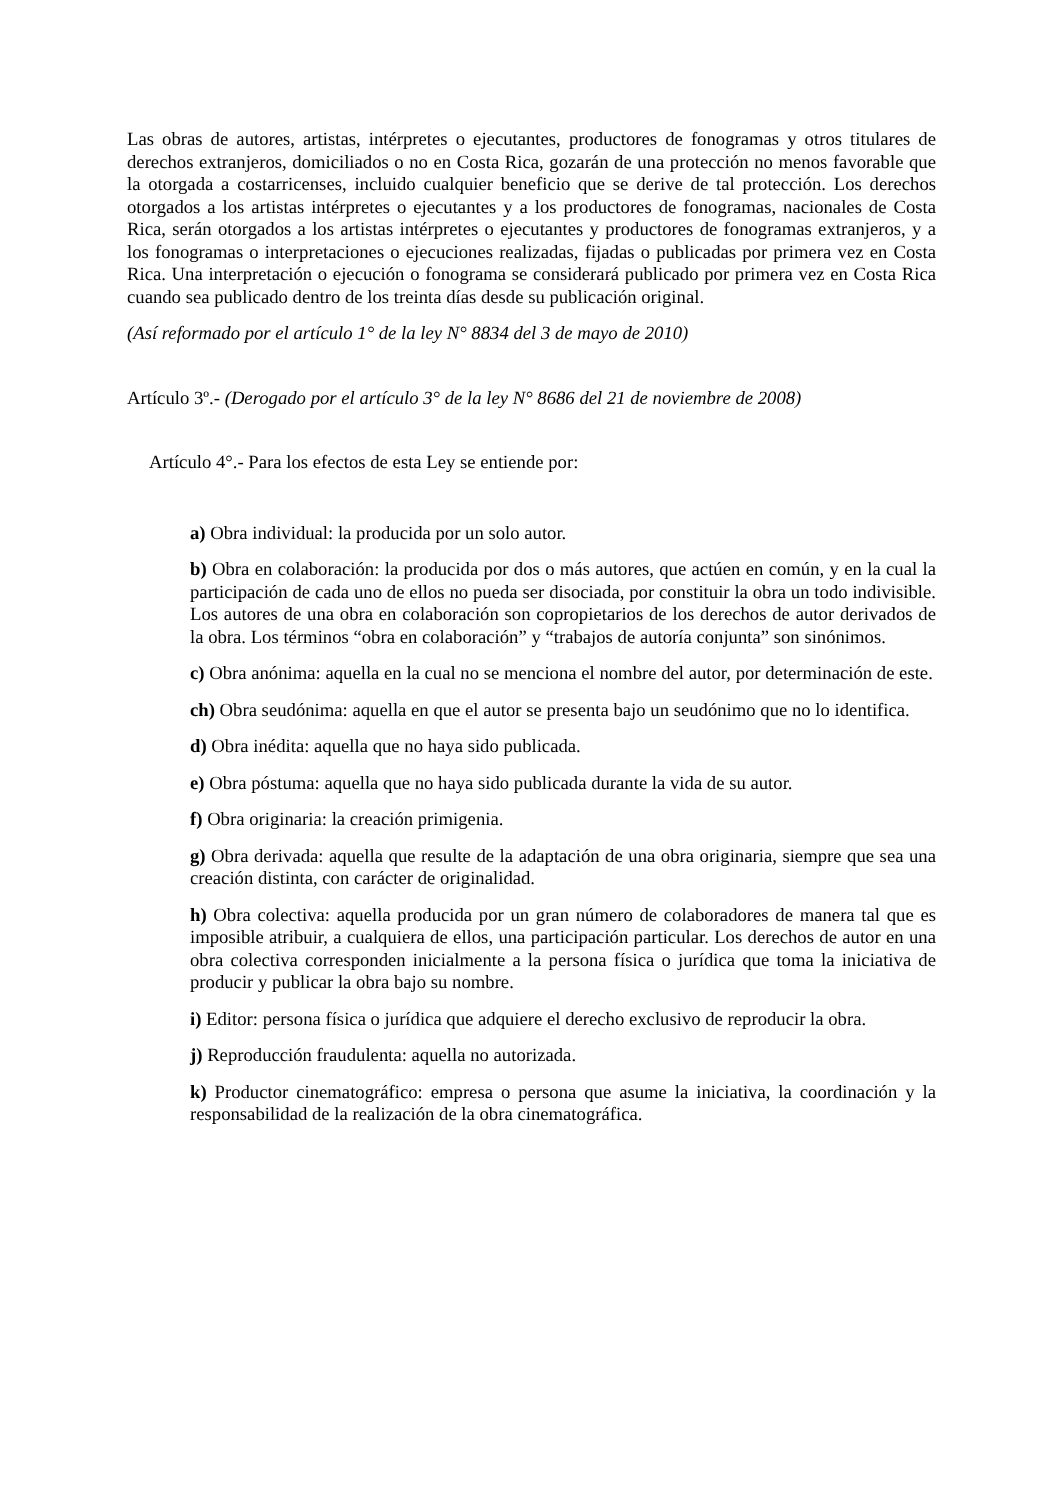Las obras de autores, artistas, intérpretes o ejecutantes, productores de fonogramas y otros titulares de derechos extranjeros, domiciliados o no en Costa Rica, gozarán de una protección no menos favorable que la otorgada a costarricenses, incluido cualquier beneficio que se derive de tal protección. Los derechos otorgados a los artistas intérpretes o ejecutantes y a los productores de fonogramas, nacionales de Costa Rica, serán otorgados a los artistas intérpretes o ejecutantes y productores de fonogramas extranjeros, y a los fonogramas o interpretaciones o ejecuciones realizadas, fijadas o publicadas por primera vez en Costa Rica. Una interpretación o ejecución o fonograma se considerará publicado por primera vez en Costa Rica cuando sea publicado dentro de los treinta días desde su publicación original.
(Así reformado por el artículo 1° de la ley N° 8834 del 3 de mayo de 2010)
Artículo 3º.- (Derogado por el artículo 3° de la ley N° 8686 del 21 de noviembre de 2008)
Artículo 4°.- Para los efectos de esta Ley se entiende por:
a) Obra individual: la producida por un solo autor.
b) Obra en colaboración: la producida por dos o más autores, que actúen en común, y en la cual la participación de cada uno de ellos no pueda ser disociada, por constituir la obra un todo indivisible. Los autores de una obra en colaboración son copropietarios de los derechos de autor derivados de la obra. Los términos “obra en colaboración” y “trabajos de autoría conjunta” son sinónimos.
c) Obra anónima: aquella en la cual no se menciona el nombre del autor, por determinación de este.
ch) Obra seudónima: aquella en que el autor se presenta bajo un seudónimo que no lo identifica.
d) Obra inédita: aquella que no haya sido publicada.
e) Obra póstuma: aquella que no haya sido publicada durante la vida de su autor.
f) Obra originaria: la creación primigenia.
g) Obra derivada: aquella que resulte de la adaptación de una obra originaria, siempre que sea una creación distinta, con carácter de originalidad.
h) Obra colectiva: aquella producida por un gran número de colaboradores de manera tal que es imposible atribuir, a cualquiera de ellos, una participación particular. Los derechos de autor en una obra colectiva corresponden inicialmente a la persona física o jurídica que toma la iniciativa de producir y publicar la obra bajo su nombre.
i) Editor: persona física o jurídica que adquiere el derecho exclusivo de reproducir la obra.
j) Reproducción fraudulenta: aquella no autorizada.
k) Productor cinematográfico: empresa o persona que asume la iniciativa, la coordinación y la responsabilidad de la realización de la obra cinematográfica.